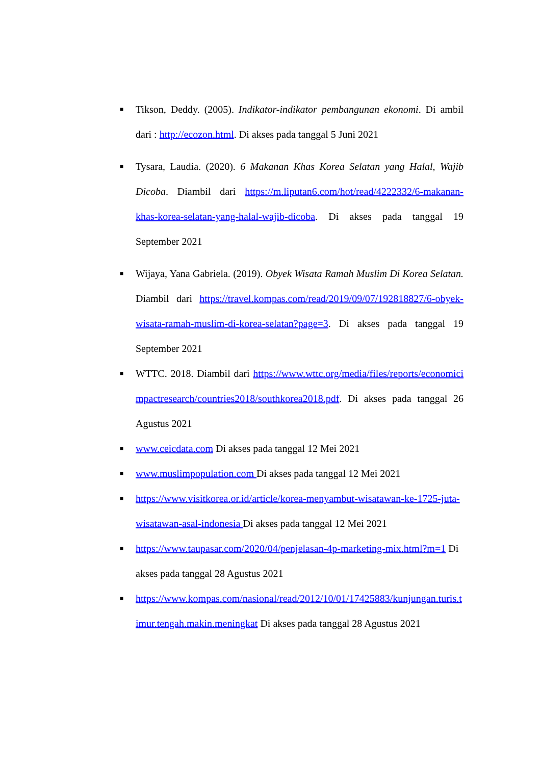■ Tikson, Deddy. (2005). Indikator-indikator pembangunan ekonomi. Di ambil dari : http://ecozon.html. Di akses pada tanggal 5 Juni 2021
■ Tysara, Laudia. (2020). 6 Makanan Khas Korea Selatan yang Halal, Wajib Dicoba. Diambil dari https://m.liputan6.com/hot/read/4222332/6-makanan-khas-korea-selatan-yang-halal-wajib-dicoba. Di akses pada tanggal 19 September 2021
■ Wijaya, Yana Gabriela. (2019). Obyek Wisata Ramah Muslim Di Korea Selatan. Diambil dari https://travel.kompas.com/read/2019/09/07/192818827/6-obyek-wisata-ramah-muslim-di-korea-selatan?page=3. Di akses pada tanggal 19 September 2021
■ WTTC. 2018. Diambil dari https://www.wttc.org/media/files/reports/economicimpactresearch/countries2018/southkorea2018.pdf. Di akses pada tanggal 26 Agustus 2021
■ www.ceicdata.com Di akses pada tanggal 12 Mei 2021
■ www.muslimpopulation.com Di akses pada tanggal 12 Mei 2021
■ https://www.visitkorea.or.id/article/korea-menyambut-wisatawan-ke-1725-juta-wisatawan-asal-indonesia Di akses pada tanggal 12 Mei 2021
■ https://www.taupasar.com/2020/04/penjelasan-4p-marketing-mix.html?m=1 Di akses pada tanggal 28 Agustus 2021
■ https://www.kompas.com/nasional/read/2012/10/01/17425883/kunjungan.turis.timur.tengah.makin.meningkat Di akses pada tanggal 28 Agustus 2021